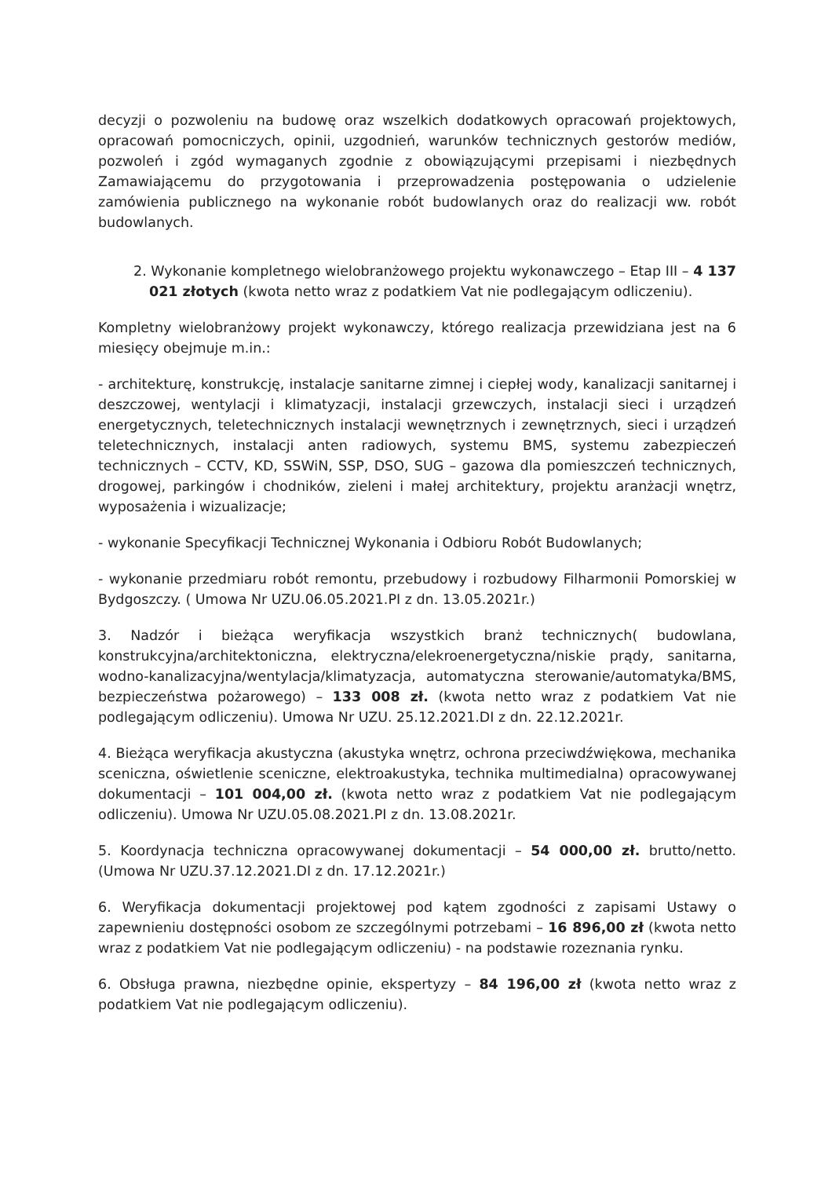decyzji o pozwoleniu na budowę oraz wszelkich dodatkowych opracowań projektowych, opracowań pomocniczych, opinii, uzgodnień, warunków technicznych gestorów mediów, pozwoleń i zgód wymaganych zgodnie z obowiązującymi przepisami i niezbędnych Zamawiającemu do przygotowania i przeprowadzenia postępowania o udzielenie zamówienia publicznego na wykonanie robót budowlanych oraz do realizacji ww. robót budowlanych.
2. Wykonanie kompletnego wielobranżowego projektu wykonawczego – Etap III – 4 137 021 złotych (kwota netto wraz z podatkiem Vat nie podlegającym odliczeniu).
Kompletny wielobranżowy projekt wykonawczy, którego realizacja przewidziana jest na 6 miesięcy obejmuje m.in.:
- architekturę, konstrukcję, instalacje sanitarne zimnej i ciepłej wody, kanalizacji sanitarnej i deszczowej, wentylacji i klimatyzacji, instalacji grzewczych, instalacji sieci i urządzeń energetycznych, teletechnicznych instalacji wewnętrznych i zewnętrznych, sieci i urządzeń teletechnicznych, instalacji anten radiowych, systemu BMS, systemu zabezpieczeń technicznych – CCTV, KD, SSWiN, SSP, DSO, SUG – gazowa dla pomieszczeń technicznych, drogowej, parkingów i chodników, zieleni i małej architektury, projektu aranżacji wnętrz, wyposażenia i wizualizacje;
- wykonanie Specyfikacji Technicznej Wykonania i Odbioru Robót Budowlanych;
- wykonanie przedmiaru robót remontu, przebudowy i rozbudowy Filharmonii Pomorskiej w Bydgoszczy. ( Umowa Nr UZU.06.05.2021.PI z dn. 13.05.2021r.)
3. Nadzór i bieżąca weryfikacja wszystkich branż technicznych( budowlana, konstrukcyjna/architektoniczna, elektryczna/elekroenergetyczna/niskie prądy, sanitarna, wodno-kanalizacyjna/wentylacja/klimatyzacja, automatyczna sterowanie/automatyka/BMS, bezpieczeństwa pożarowego) – 133 008 zł. (kwota netto wraz z podatkiem Vat nie podlegającym odliczeniu). Umowa Nr UZU. 25.12.2021.DI z dn. 22.12.2021r.
4. Bieżąca weryfikacja akustyczna (akustyka wnętrz, ochrona przeciwdźwiękowa, mechanika sceniczna, oświetlenie sceniczne, elektroakustyka, technika multimedialna) opracowywanej dokumentacji – 101 004,00 zł. (kwota netto wraz z podatkiem Vat nie podlegającym odliczeniu). Umowa Nr UZU.05.08.2021.PI z dn. 13.08.2021r.
5. Koordynacja techniczna opracowywanej dokumentacji – 54 000,00 zł. brutto/netto. (Umowa Nr UZU.37.12.2021.DI z dn. 17.12.2021r.)
6. Weryfikacja dokumentacji projektowej pod kątem zgodności z zapisami Ustawy o zapewnieniu dostępności osobom ze szczególnymi potrzebami – 16 896,00 zł (kwota netto wraz z podatkiem Vat nie podlegającym odliczeniu) - na podstawie rozeznania rynku.
6. Obsługa prawna, niezbędne opinie, ekspertyzy – 84 196,00 zł (kwota netto wraz z podatkiem Vat nie podlegającym odliczeniu).